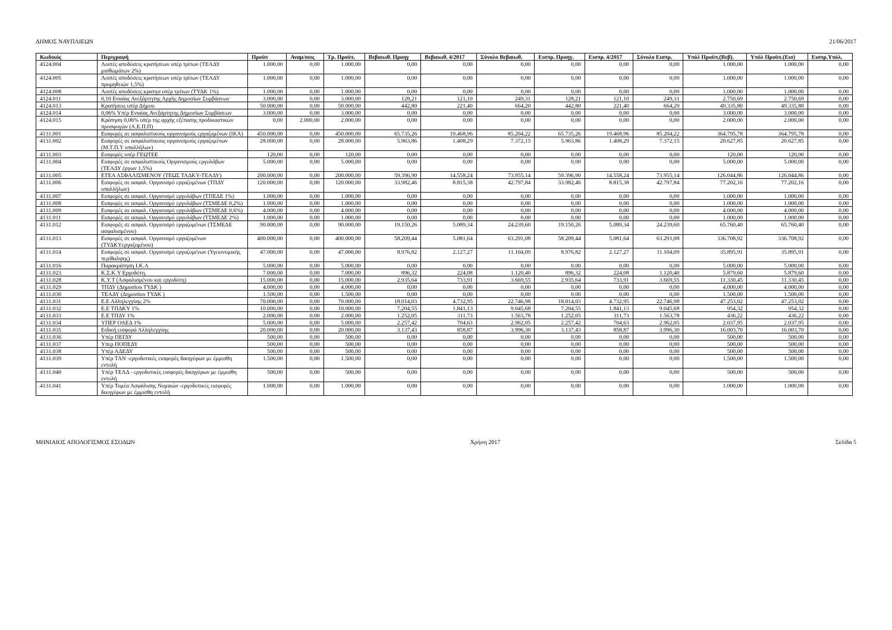ΔΗΜΟΣ ΝΑΥΠΛΙΕΩΝ 21/06/2017
| Κωδικός | Περιγραφή | Προϋπ | Αναμ/σεις | Τρ. Προϋπ. | Βεβαιωθ. Προηγ | Βεβαιωθ. 4/2017 | Σύνολο Βεβαιωθ. | Εισπρ. Προηγ. | Εισπρ. 4/2017 | Σύνολο Εισπρ. | Υπόλ Προϋπ.(Βεβ). | Υπόλ Προϋπ.(Εισ) | Εισπρ.Υπόλ. |
| --- | --- | --- | --- | --- | --- | --- | --- | --- | --- | --- | --- | --- | --- |
| 4124.004 | Λοιπές αποδόσεις κρατήσεων υπέρ τρίτων (ΤΕΑΔΥ μισθωμάτων 2%) | 1.000,00 | 0,00 | 1.000,00 | 0,00 | 0,00 | 0,00 | 0,00 | 0,00 | 0,00 | 1.000,00 | 1.000,00 | 0,00 |
| 4124.005 | Λοιπές αποδόσεις κρατήσεων υπέρ τρίτων (ΤΕΑΔΥ προμηθειών 1,5%) | 1.000,00 | 0,00 | 1.000,00 | 0,00 | 0,00 | 0,00 | 0,00 | 0,00 | 0,00 | 1.000,00 | 1.000,00 | 0,00 |
| 4124.008 | Λοιπές αποδόσεις κρατησ υπέρ τρίτων (ΤΥΔΚ 1%) | 1.000,00 | 0,00 | 1.000,00 | 0,00 | 0,00 | 0,00 | 0,00 | 0,00 | 0,00 | 1.000,00 | 1.000,00 | 0,00 |
| 4124.011 | 0,10 Ενιαίας Ανεξάρτητης Αρχής Δημοσίων Συμβάσεων | 3.000,00 | 0,00 | 3.000,00 | 128,21 | 121,10 | 249,31 | 128,21 | 121,10 | 249,31 | 2.750,69 | 2.750,69 | 0,00 |
| 4124.013 | Κρατήσεις υπέρ Δήμου | 50.000,00 | 0,00 | 50.000,00 | 442,80 | 221,40 | 664,20 | 442,80 | 221,40 | 664,20 | 49.335,80 | 49.335,80 | 0,00 |
| 4124.014 | 0,06% Υπέρ Ενιαίας Ανεξάρτητης Δημοσίων Συμβάσεων | 3.000,00 | 0,00 | 3.000,00 | 0,00 | 0,00 | 0,00 | 0,00 | 0,00 | 0,00 | 3.000,00 | 3.000,00 | 0,00 |
| 4124.015 | Κράτηση 0,06% υπέρ της αρχής εξέτασης προδικαστικών προσφυγών (Α.Ε.Π.Π) | 0,00 | 2.000,00 | 2.000,00 | 0,00 | 0,00 | 0,00 | 0,00 | 0,00 | 0,00 | 2.000,00 | 2.000,00 | 0,00 |
| 4131.001 | Εισφορές σε ασφαλιστικούς οργανισμούς εργαζομένων (ΙΚΑ) | 450.000,00 | 0,00 | 450.000,00 | 65.735,26 | 19.468,96 | 85.204,22 | 65.735,26 | 19.468,96 | 85.204,22 | 364.795,78 | 364.795,78 | 0,00 |
| 4131.002 | Εισφορές σε ασφαλιστικούς οργανισμούς εργαζομένων (Μ.Τ.Π.Υ υπαλλήλων) | 28.000,00 | 0,00 | 28.000,00 | 5.963,86 | 1.408,29 | 7.372,15 | 5.963,86 | 1.408,29 | 7.372,15 | 20.627,85 | 20.627,85 | 0,00 |
| 4131.003 | Εισφορές υπέρ ΓΕΩΤΕΕ | 120,00 | 0,00 | 120,00 | 0,00 | 0,00 | 0,00 | 0,00 | 0,00 | 0,00 | 120,00 | 120,00 | 0,00 |
| 4131.004 | Εισφορές σε ασφαλιστικούς Οργανισμούς εργολάβων (ΤΕΑΔΥ έργων 1,5%) | 5.000,00 | 0,00 | 5.000,00 | 0,00 | 0,00 | 0,00 | 0,00 | 0,00 | 0,00 | 5.000,00 | 5.000,00 | 0,00 |
| 4131.005 | ΕΤΕΑ ΑΣΦΑΛΙΣΜΕΝΟΥ (ΤΕΩΣ ΤΑΔΚΥ-ΤΕΑΔΥ) | 200.000,00 | 0,00 | 200.000,00 | 59.396,90 | 14.558,24 | 73.955,14 | 59.396,90 | 14.558,24 | 73.955,14 | 126.044,86 | 126.044,86 | 0,00 |
| 4131.006 | Εισφορές σε ασφαλ. Οργανισμό εργαζομένων (ΤΠΔΥ υπαλλήλων) | 120.000,00 | 0,00 | 120.000,00 | 33.982,46 | 8.815,38 | 42.797,84 | 33.982,46 | 8.815,38 | 42.797,84 | 77.202,16 | 77.202,16 | 0,00 |
| 4131.007 | Εισφορές σε ασφαλ. Οργανισμό εργολάβων (ΤΠΕΔΕ 1%) | 1.000,00 | 0,00 | 1.000,00 | 0,00 | 0,00 | 0,00 | 0,00 | 0,00 | 0,00 | 1.000,00 | 1.000,00 | 0,00 |
| 4131.008 | Εισφορές σε ασφαλ. Οργανισμό εργολάβων (ΤΣΜΕΔΕ 0,2%) | 1.000,00 | 0,00 | 1.000,00 | 0,00 | 0,00 | 0,00 | 0,00 | 0,00 | 0,00 | 1.000,00 | 1.000,00 | 0,00 |
| 4131.009 | Εισφορές σε ασφαλ. Οργανισμό εργολάβων (ΤΣΜΕΔΕ 0,6%) | 4.000,00 | 0,00 | 4.000,00 | 0,00 | 0,00 | 0,00 | 0,00 | 0,00 | 0,00 | 4.000,00 | 4.000,00 | 0,00 |
| 4131.011 | Εισφορές σε ασφαλ. Οργανισμό εργολάβων (ΤΣΜΕΔΕ 2%) | 1.000,00 | 0,00 | 1.000,00 | 0,00 | 0,00 | 0,00 | 0,00 | 0,00 | 0,00 | 1.000,00 | 1.000,00 | 0,00 |
| 4131.012 | Εισφορές σε ασφαλ. Οργανισμό εργαζομένων (ΤΣΜΕΔΕ ασφαλισμένου) | 90.000,00 | 0,00 | 90.000,00 | 19.150,26 | 5.089,34 | 24.239,60 | 19.150,26 | 5.089,34 | 24.239,60 | 65.760,40 | 65.760,40 | 0,00 |
| 4131.013 | Εισφορές σε ασφαλ. Οργανισμό εργαζομένων (ΤΥΔΚΥεργαζομένου) | 400.000,00 | 0,00 | 400.000,00 | 58.209,44 | 5.081,64 | 63.291,08 | 58.209,44 | 5.081,64 | 63.291,08 | 336.708,92 | 336.708,92 | 0,00 |
| 4131.014 | Εισφορές σε ασφαλ. Οργανισμό εργαζομένων (Υγειονομικής περίθαλψης) | 47.000,00 | 0,00 | 47.000,00 | 8.976,82 | 2.127,27 | 11.104,09 | 8.976,82 | 2.127,27 | 11.104,09 | 35.895,91 | 35.895,91 | 0,00 |
| 4131.016 | Παρακράτηση Ι.Κ.Α | 5.000,00 | 0,00 | 5.000,00 | 0,00 | 0,00 | 0,00 | 0,00 | 0,00 | 0,00 | 5.000,00 | 5.000,00 | 0,00 |
| 4131.023 | Κ.Σ.Κ.Υ Εργοδότη. | 7.000,00 | 0,00 | 7.000,00 | 896,32 | 224,08 | 1.120,40 | 896,32 | 224,08 | 1.120,40 | 5.879,60 | 5.879,60 | 0,00 |
| 4131.028 | Κ.Υ.Τ (Ασφαλισμένου και εργοδότη) | 15.000,00 | 0,00 | 15.000,00 | 2.935,64 | 733,91 | 3.669,55 | 2.935,64 | 733,91 | 3.669,55 | 11.330,45 | 11.330,45 | 0,00 |
| 4131.029 | ΤΠΔΥ (Δημοσίου ΤΥΔΚ ) | 4.000,00 | 0,00 | 4.000,00 | 0,00 | 0,00 | 0,00 | 0,00 | 0,00 | 0,00 | 4.000,00 | 4.000,00 | 0,00 |
| 4131.030 | ΤΕΑΔΥ (Δημοσίου ΤΥΔΚ ) | 1.500,00 | 0,00 | 1.500,00 | 0,00 | 0,00 | 0,00 | 0,00 | 0,00 | 0,00 | 1.500,00 | 1.500,00 | 0,00 |
| 4131.031 | Ε.Ε Αλληλεγγύης 2% | 70.000,00 | 0,00 | 70.000,00 | 18.014,03 | 4.732,95 | 22.746,98 | 18.014,03 | 4.732,95 | 22.746,98 | 47.253,02 | 47.253,02 | 0,00 |
| 4131.032 | Ε.Ε ΤΠΔΚΥ 1% | 10.000,00 | 0,00 | 10.000,00 | 7.204,55 | 1.841,13 | 9.045,68 | 7.204,55 | 1.841,13 | 9.045,68 | 954,32 | 954,32 | 0,00 |
| 4131.033 | Ε.Ε ΤΠΔΥ 1% | 2.000,00 | 0,00 | 2.000,00 | 1.252,05 | 311,73 | 1.563,78 | 1.252,05 | 311,73 | 1.563,78 | 436,22 | 436,22 | 0,00 |
| 4131.034 | ΥΠΕΡ ΟΑΕΔ 1% | 5.000,00 | 0,00 | 5.000,00 | 2.257,42 | 704,63 | 2.962,05 | 2.257,42 | 704,63 | 2.962,05 | 2.037,95 | 2.037,95 | 0,00 |
| 4131.035 | Ειδική εισφορά Αλληλεγγύης | 20.000,00 | 0,00 | 20.000,00 | 3.137,43 | 858,87 | 3.996,30 | 3.137,43 | 858,87 | 3.996,30 | 16.003,70 | 16.003,70 | 0,00 |
| 4131.036 | Υπέρ ΠΕΓΔΥ | 500,00 | 0,00 | 500,00 | 0,00 | 0,00 | 0,00 | 0,00 | 0,00 | 0,00 | 500,00 | 500,00 | 0,00 |
| 4131.037 | Υπερ ΠΟΠΕΔΥ | 500,00 | 0,00 | 500,00 | 0,00 | 0,00 | 0,00 | 0,00 | 0,00 | 0,00 | 500,00 | 500,00 | 0,00 |
| 4131.038 | Υπέρ ΑΔΕΔΥ | 500,00 | 0,00 | 500,00 | 0,00 | 0,00 | 0,00 | 0,00 | 0,00 | 0,00 | 500,00 | 500,00 | 0,00 |
| 4131.039 | Υπέρ ΤΑΝ -εργοδοτικές εισφορές δικηγόρων με έμμισθη εντολή | 1.500,00 | 0,00 | 1.500,00 | 0,00 | 0,00 | 0,00 | 0,00 | 0,00 | 0,00 | 1.500,00 | 1.500,00 | 0,00 |
| 4131.040 | Υπέρ ΤΕΑΔ - εργοδοτικές εισφορές δικηγόρων με έμμισθη εντολή | 500,00 | 0,00 | 500,00 | 0,00 | 0,00 | 0,00 | 0,00 | 0,00 | 0,00 | 500,00 | 500,00 | 0,00 |
| 4131.041 | Υπέρ Τομέα Ασφάλισης Νομικών -εργοδοτικές εισφορές δικηγόρων με έμμισθη εντολή | 1.000,00 | 0,00 | 1.000,00 | 0,00 | 0,00 | 0,00 | 0,00 | 0,00 | 0,00 | 1.000,00 | 1.000,00 | 0,00 |
ΜΗΝΙΑΙΟΣ ΑΠΟΛΟΓΙΣΜΟΣ ΕΣΟΔΩΝ Χρήση 2017 Σελίδα 5